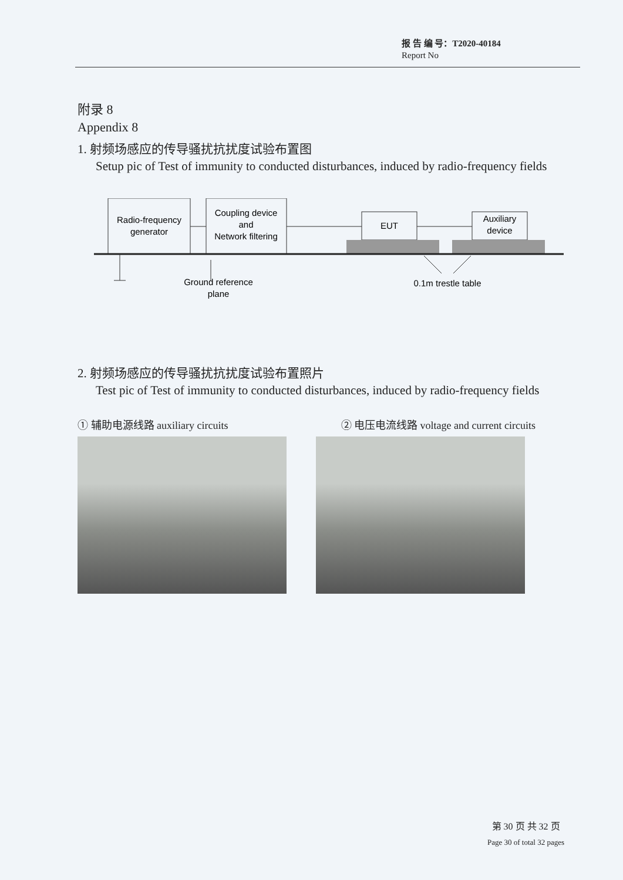报 告 编 号：T2020-40184
Report No
附录 8
Appendix 8
1. 射频场感应的传导骚扰抗扰度试验布置图
Setup pic of Test of immunity to conducted disturbances, induced by radio-frequency fields
Radio-frequency
generator
Coupling device
and
Network filtering
EUT
Auxiliary
device
Ground reference
plane
0.1m trestle table
2. 射频场感应的传导骚扰抗扰度试验布置照片
Test pic of Test of immunity to conducted disturbances, induced by radio-frequency fields
① 辅助电源线路 auxiliary circuits ② 电压电流线路 voltage and current circuits
第 30 页 共 32 页
Page 30 of total 32 pages